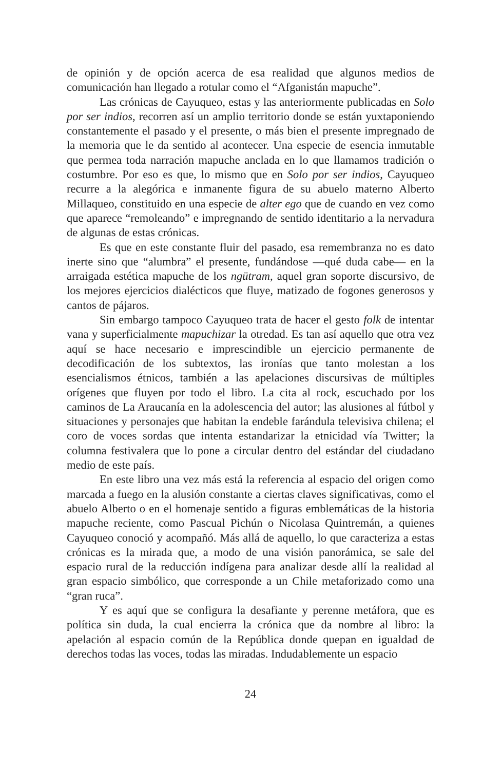de opinión y de opción acerca de esa realidad que algunos medios de comunicación han llegado a rotular como el “Afganistán mapuche”.
Las crónicas de Cayuqueo, estas y las anteriormente publicadas en Solo por ser indios, recorren así un amplio territorio donde se están yuxtaponiendo constantemente el pasado y el presente, o más bien el presente impregnado de la memoria que le da sentido al acontecer. Una especie de esencia inmutable que permea toda narración mapuche anclada en lo que llamamos tradición o costumbre. Por eso es que, lo mismo que en Solo por ser indios, Cayuqueo recurre a la alegórica e inmanente figura de su abuelo materno Alberto Millaqueo, constituido en una especie de alter ego que de cuando en vez como que aparece “remoleando” e impregnando de sentido identitario a la nervadura de algunas de estas crónicas.
Es que en este constante fluir del pasado, esa remembranza no es dato inerte sino que “alumbra” el presente, fundándose —qué duda cabe— en la arraigada estética mapuche de los ngütram, aquel gran soporte discursivo, de los mejores ejercicios dialécticos que fluye, matizado de fogones generosos y cantos de pájaros.
Sin embargo tampoco Cayuqueo trata de hacer el gesto folk de intentar vana y superficialmente mapuchizar la otredad. Es tan así aquello que otra vez aquí se hace necesario e imprescindible un ejercicio permanente de decodificación de los subtextos, las ironías que tanto molestan a los esencialismos étnicos, también a las apelaciones discursivas de múltiples orígenes que fluyen por todo el libro. La cita al rock, escuchado por los caminos de La Araucanía en la adolescencia del autor; las alusiones al fútbol y situaciones y personajes que habitan la endeble farándula televisiva chilena; el coro de voces sordas que intenta estandarizar la etnicidad vía Twitter; la columna festivalera que lo pone a circular dentro del estándar del ciudadano medio de este país.
En este libro una vez más está la referencia al espacio del origen como marcada a fuego en la alusión constante a ciertas claves significativas, como el abuelo Alberto o en el homenaje sentido a figuras emblemáticas de la historia mapuche reciente, como Pascual Pichún o Nicolasa Quintremán, a quienes Cayuqueo conoció y acompañó. Más allá de aquello, lo que caracteriza a estas crónicas es la mirada que, a modo de una visión panorámica, se sale del espacio rural de la reducción indígena para analizar desde allí la realidad al gran espacio simbólico, que corresponde a un Chile metaforizado como una “gran ruca”.
Y es aquí que se configura la desafiante y perenne metáfora, que es política sin duda, la cual encierra la crónica que da nombre al libro: la apelación al espacio común de la República donde quepan en igualdad de derechos todas las voces, todas las miradas. Indudablemente un espacio
24